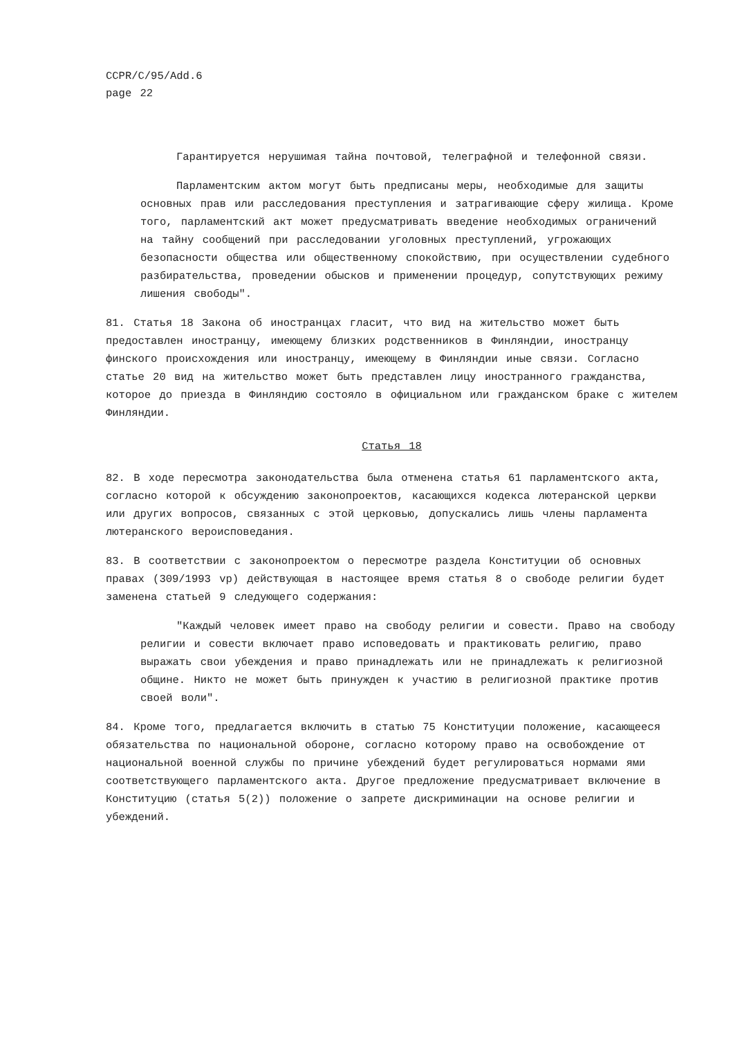CCPR/C/95/Add.6
page 22
Гарантируется нерушимая тайна почтовой, телеграфной и телефонной связи.
Парламентским актом могут быть предписаны меры, необходимые для защиты основных прав или расследования преступления и затрагивающие сферу жилища. Кроме того, парламентский акт может предусматривать введение необходимых ограничений на тайну сообщений при расследовании уголовных преступлений, угрожающих безопасности общества или общественному спокойствию, при осуществлении судебного разбирательства, проведении обысков и применении процедур, сопутствующих режиму лишения свободы".
81. Статья 18 Закона об иностранцах гласит, что вид на жительство может быть предоставлен иностранцу, имеющему близких родственников в Финляндии, иностранцу финского происхождения или иностранцу, имеющему в Финляндии иные связи. Согласно статье 20 вид на жительство может быть представлен лицу иностранного гражданства, которое до приезда в Финляндию состояло в официальном или гражданском браке с жителем Финляндии.
Статья 18
82. В ходе пересмотра законодательства была отменена статья 61 парламентского акта, согласно которой к обсуждению законопроектов, касающихся кодекса лютеранской церкви или других вопросов, связанных с этой церковью, допускались лишь члены парламента лютеранского вероисповедания.
83. В соответствии с законопроектом о пересмотре раздела Конституции об основных правах (309/1993 vp) действующая в настоящее время статья 8 о свободе религии будет заменена статьей 9 следующего содержания:
"Каждый человек имеет право на свободу религии и совести. Право на свободу религии и совести включает право исповедовать и практиковать религию, право выражать свои убеждения и право принадлежать или не принадлежать к религиозной общине. Никто не может быть принужден к участию в религиозной практике против своей воли".
84. Кроме того, предлагается включить в статью 75 Конституции положение, касающееся обязательства по национальной обороне, согласно которому право на освобождение от национальной военной службы по причине убеждений будет регулироваться нормами ями соответствующего парламентского акта. Другое предложение предусматривает включение в Конституцию (статья 5(2)) положение о запрете дискриминации на основе религии и убеждений.